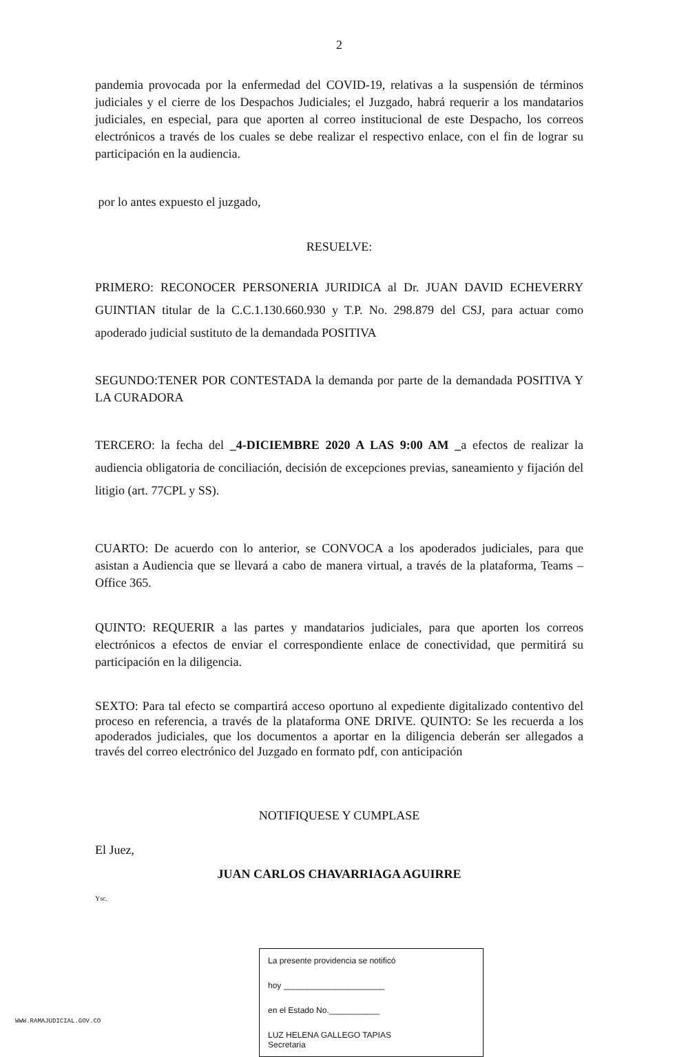2
pandemia provocada por la enfermedad del COVID-19, relativas a la suspensión de términos judiciales y el cierre de los Despachos Judiciales; el Juzgado, habrá requerir a los mandatarios judiciales, en especial, para que aporten al correo institucional de este Despacho, los correos electrónicos a través de los cuales se debe realizar el respectivo enlace, con el fin de lograr su participación en la audiencia.
por lo antes expuesto el juzgado,
RESUELVE:
PRIMERO: RECONOCER PERSONERIA JURIDICA al Dr. JUAN DAVID ECHEVERRY GUINTIAN titular de la C.C.1.130.660.930 y T.P. No. 298.879 del CSJ, para actuar como apoderado judicial sustituto de la demandada POSITIVA
SEGUNDO:TENER POR CONTESTADA la demanda por parte de la demandada POSITIVA Y LA CURADORA
TERCERO: la fecha del _4-DICIEMBRE 2020 A LAS 9:00 AM _a efectos de realizar la audiencia obligatoria de conciliación, decisión de excepciones previas, saneamiento y fijación del litigio (art. 77CPL y SS).
CUARTO: De acuerdo con lo anterior, se CONVOCA a los apoderados judiciales, para que asistan a Audiencia que se llevará a cabo de manera virtual, a través de la plataforma, Teams – Office 365.
QUINTO: REQUERIR a las partes y mandatarios judiciales, para que aporten los correos electrónicos a efectos de enviar el correspondiente enlace de conectividad, que permitirá su participación en la diligencia.
SEXTO: Para tal efecto se compartirá acceso oportuno al expediente digitalizado contentivo del proceso en referencia, a través de la plataforma ONE DRIVE. QUINTO: Se les recuerda a los apoderados judiciales, que los documentos a aportar en la diligencia deberán ser allegados a través del correo electrónico del Juzgado en formato pdf, con anticipación
NOTIFIQUESE Y CUMPLASE
El Juez,
JUAN CARLOS CHAVARRIAGA AGUIRRE
Ysc.
La presente providencia se notificó
hoy ______________________
en el Estado No.___________
LUZ HELENA GALLEGO TAPIAS
Secretaria
WWW.RAMAJUDICIAL.GOV.CO